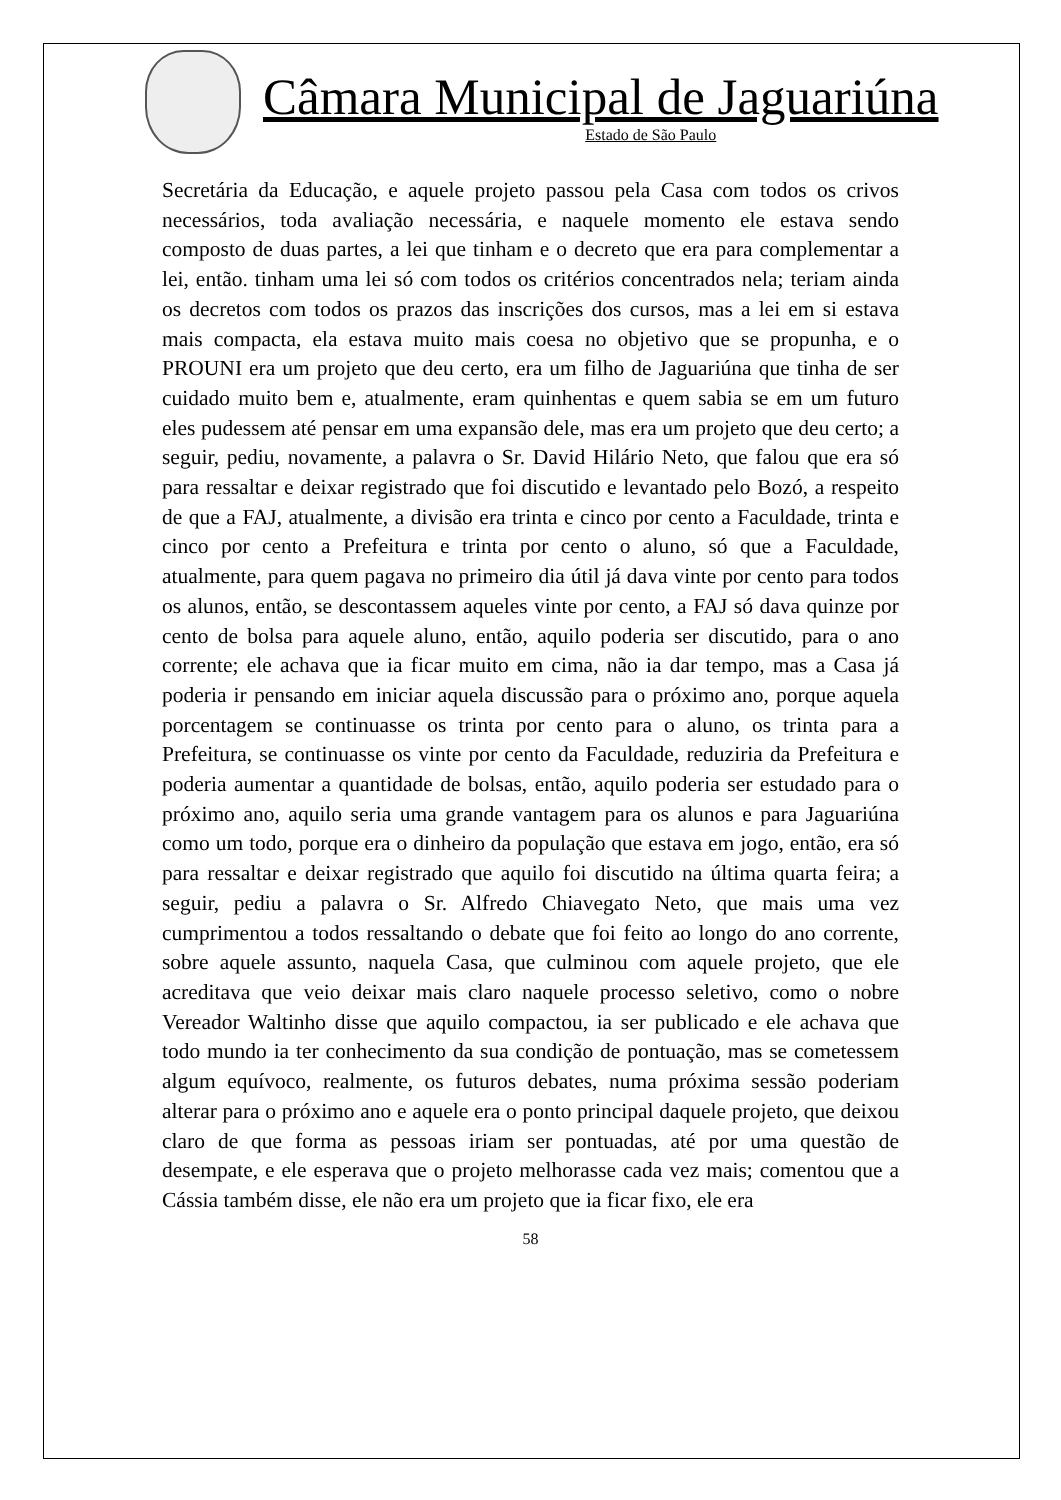Câmara Municipal de Jaguariúna
Estado de São Paulo
Secretária da Educação, e aquele projeto passou pela Casa com todos os crivos necessários, toda avaliação necessária, e naquele momento ele estava sendo composto de duas partes, a lei que tinham e o decreto que era para complementar a lei, então. tinham uma lei só com todos os critérios concentrados nela; teriam ainda os decretos com todos os prazos das inscrições dos cursos, mas a lei em si estava mais compacta, ela estava muito mais coesa no objetivo que se propunha, e o PROUNI era um projeto que deu certo, era um filho de Jaguariúna que tinha de ser cuidado muito bem e, atualmente, eram quinhentas e quem sabia se em um futuro eles pudessem até pensar em uma expansão dele, mas era um projeto que deu certo; a seguir, pediu, novamente, a palavra o Sr. David Hilário Neto, que falou que era só para ressaltar e deixar registrado que foi discutido e levantado pelo Bozó, a respeito de que a FAJ, atualmente, a divisão era trinta e cinco por cento a Faculdade, trinta e cinco por cento a Prefeitura e trinta por cento o aluno, só que a Faculdade, atualmente, para quem pagava no primeiro dia útil já dava vinte por cento para todos os alunos, então, se descontassem aqueles vinte por cento, a FAJ só dava quinze por cento de bolsa para aquele aluno, então, aquilo poderia ser discutido, para o ano corrente; ele achava que ia ficar muito em cima, não ia dar tempo, mas a Casa já poderia ir pensando em iniciar aquela discussão para o próximo ano, porque aquela porcentagem se continuasse os trinta por cento para o aluno, os trinta para a Prefeitura, se continuasse os vinte por cento da Faculdade, reduziria da Prefeitura e poderia aumentar a quantidade de bolsas, então, aquilo poderia ser estudado para o próximo ano, aquilo seria uma grande vantagem para os alunos e para Jaguariúna como um todo, porque era o dinheiro da população que estava em jogo, então, era só para ressaltar e deixar registrado que aquilo foi discutido na última quarta feira; a seguir, pediu a palavra o Sr. Alfredo Chiavegato Neto, que mais uma vez cumprimentou a todos ressaltando o debate que foi feito ao longo do ano corrente, sobre aquele assunto, naquela Casa, que culminou com aquele projeto, que ele acreditava que veio deixar mais claro naquele processo seletivo, como o nobre Vereador Waltinho disse que aquilo compactou, ia ser publicado e ele achava que todo mundo ia ter conhecimento da sua condição de pontuação, mas se cometessem algum equívoco, realmente, os futuros debates, numa próxima sessão poderiam alterar para o próximo ano e aquele era o ponto principal daquele projeto, que deixou claro de que forma as pessoas iriam ser pontuadas, até por uma questão de desempate, e ele esperava que o projeto melhorasse cada vez mais; comentou que a Cássia também disse, ele não era um projeto que ia ficar fixo, ele era
58